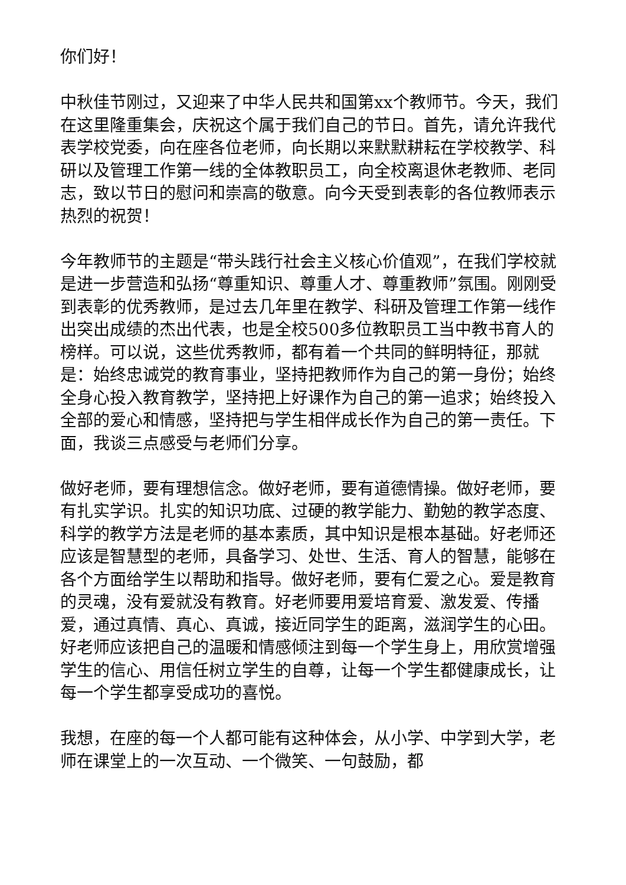你们好！
中秋佳节刚过，又迎来了中华人民共和国第xx个教师节。今天，我们在这里隆重集会，庆祝这个属于我们自己的节日。首先，请允许我代表学校党委，向在座各位老师，向长期以来默默耕耘在学校教学、科研以及管理工作第一线的全体教职员工，向全校离退休老教师、老同志，致以节日的慰问和崇高的敬意。向今天受到表彰的各位教师表示热烈的祝贺！
今年教师节的主题是“带头践行社会主义核心价值观”，在我们学校就是进一步营造和弘扬“尊重知识、尊重人才、尊重教师”氛围。刚刚受到表彰的优秀教师，是过去几年里在教学、科研及管理工作第一线作出突出成绩的杰出代表，也是全校500多位教职员工当中教书育人的榜样。可以说，这些优秀教师，都有着一个共同的鲜明特征，那就是：始终忠诚党的教育事业，坚持把教师作为自己的第一身份；始终全身心投入教育教学，坚持把上好课作为自己的第一追求；始终投入全部的爱心和情感，坚持把与学生相伴成长作为自己的第一责任。下面，我谈三点感受与老师们分享。
做好老师，要有理想信念。做好老师，要有道德情操。做好老师，要有扎实学识。扎实的知识功底、过硬的教学能力、勤勉的教学态度、科学的教学方法是老师的基本素质，其中知识是根本基础。好老师还应该是智慧型的老师，具备学习、处世、生活、育人的智慧，能够在各个方面给学生以帮助和指导。做好老师，要有仁爱之心。爱是教育的灵魂，没有爱就没有教育。好老师要用爱培育爱、激发爱、传播爱，通过真情、真心、真诚，接近同学生的距离，滋润学生的心田。好老师应该把自己的温暖和情感倾注到每一个学生身上，用欣赏增强学生的信心、用信任树立学生的自尊，让每一个学生都健康成长，让每一个学生都享受成功的喜悦。
我想，在座的每一个人都可能有这种体会，从小学、中学到大学，老师在课堂上的一次互动、一个微笑、一句鼓励，都